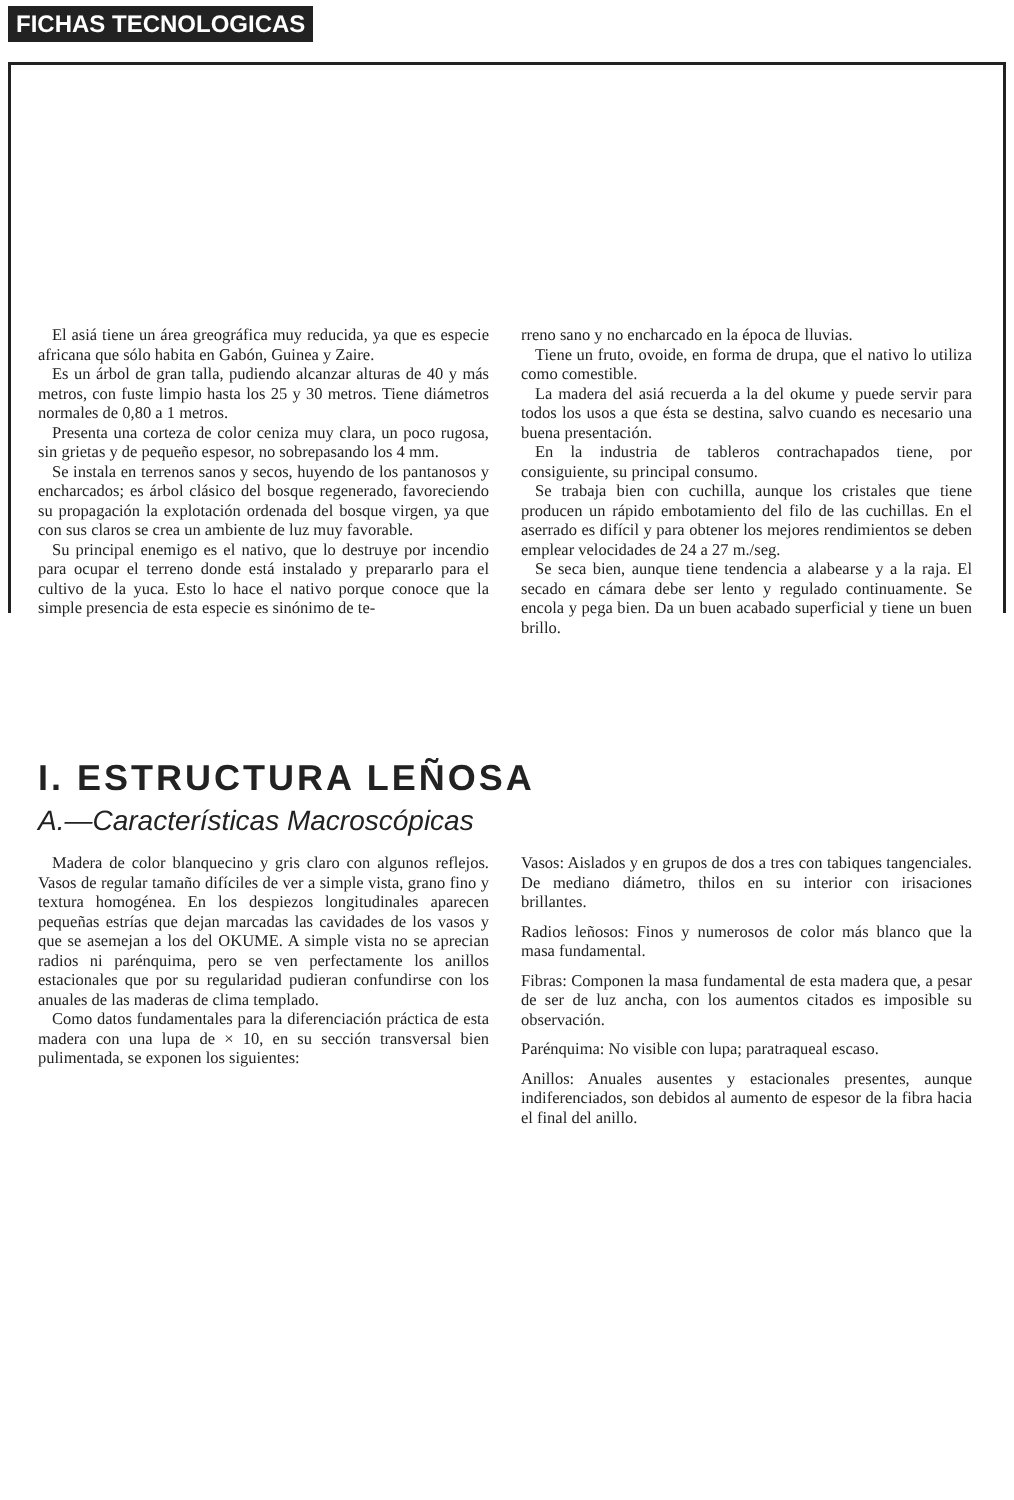FICHAS TECNOLOGICAS
El asiá tiene un área greográfica muy reducida, ya que es especie africana que sólo habita en Gabón, Guinea y Zaire.
Es un árbol de gran talla, pudiendo alcanzar alturas de 40 y más metros, con fuste limpio hasta los 25 y 30 metros. Tiene diámetros normales de 0,80 a 1 metros.
Presenta una corteza de color ceniza muy clara, un poco rugosa, sin grietas y de pequeño espesor, no sobrepasando los 4 mm.
Se instala en terrenos sanos y secos, huyendo de los pantanosos y encharcados; es árbol clásico del bosque regenerado, favoreciendo su propagación la explotación ordenada del bosque virgen, ya que con sus claros se crea un ambiente de luz muy favorable.
Su principal enemigo es el nativo, que lo destruye por incendio para ocupar el terreno donde está instalado y prepararlo para el cultivo de la yuca. Esto lo hace el nativo porque conoce que la simple presencia de esta especie es sinónimo de te-
rreno sano y no encharcado en la época de lluvias.
Tiene un fruto, ovoide, en forma de drupa, que el nativo lo utiliza como comestible.
La madera del asiá recuerda a la del okume y puede servir para todos los usos a que ésta se destina, salvo cuando es necesario una buena presentación.
En la industria de tableros contrachapados tiene, por consiguiente, su principal consumo.
Se trabaja bien con cuchilla, aunque los cristales que tiene producen un rápido embotamiento del filo de las cuchillas. En el aserrado es difícil y para obtener los mejores rendimientos se deben emplear velocidades de 24 a 27 m./seg.
Se seca bien, aunque tiene tendencia a alabearse y a la raja. El secado en cámara debe ser lento y regulado continuamente. Se encola y pega bien. Da un buen acabado superficial y tiene un buen brillo.
I. ESTRUCTURA LEÑOSA
A.—Características Macroscópicas
Madera de color blanquecino y gris claro con algunos reflejos. Vasos de regular tamaño difíciles de ver a simple vista, grano fino y textura homogénea. En los despiezos longitudinales aparecen pequeñas estrías que dejan marcadas las cavidades de los vasos y que se asemejan a los del OKUME. A simple vista no se aprecian radios ni parénquima, pero se ven perfectamente los anillos estacionales que por su regularidad pudieran confundirse con los anuales de las maderas de clima templado.
Como datos fundamentales para la diferenciación práctica de esta madera con una lupa de × 10, en su sección transversal bien pulimentada, se exponen los siguientes:
Vasos: Aislados y en grupos de dos a tres con tabiques tangenciales. De mediano diámetro, thilos en su interior con irisaciones brillantes.
Radios leñosos: Finos y numerosos de color más blanco que la masa fundamental.
Fibras: Componen la masa fundamental de esta madera que, a pesar de ser de luz ancha, con los aumentos citados es imposible su observación.
Parénquima: No visible con lupa; paratraqueal escaso.
Anillos: Anuales ausentes y estacionales presentes, aunque indiferenciados, son debidos al aumento de espesor de la fibra hacia el final del anillo.